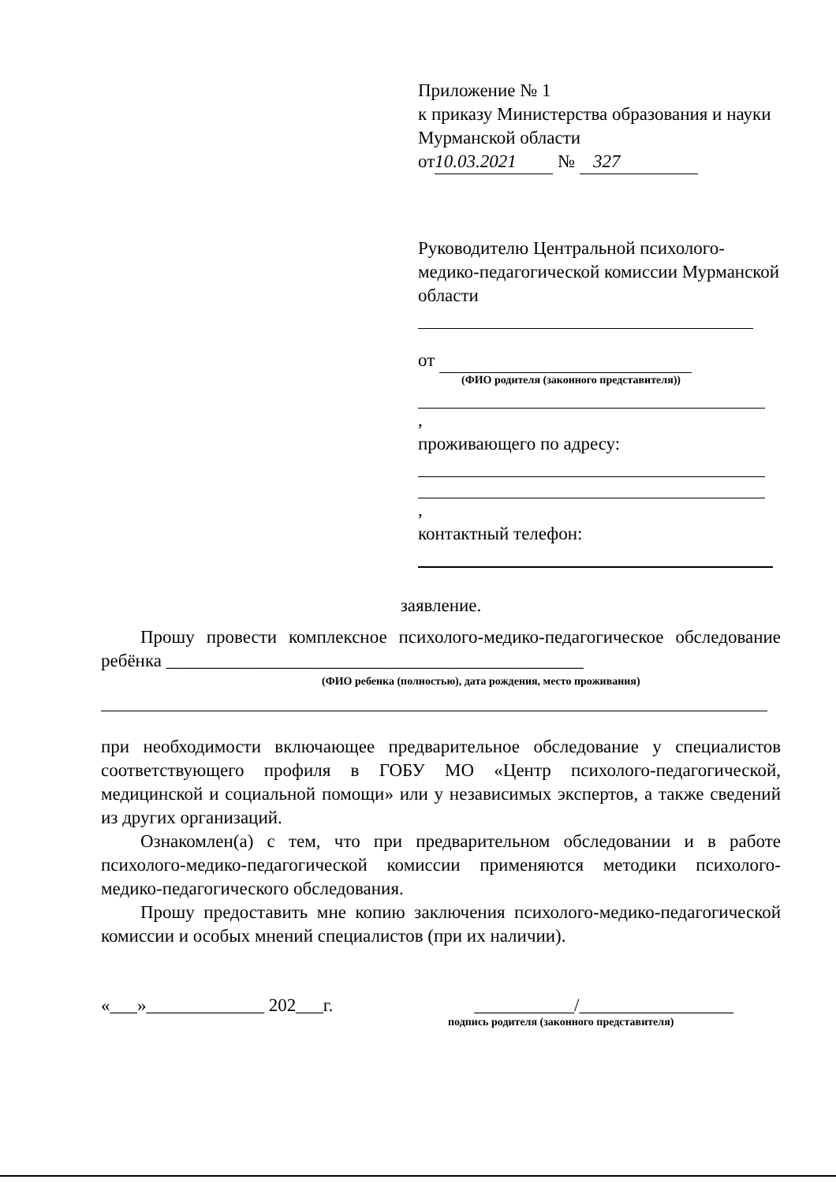Приложение № 1
к приказу Министерства образования и науки Мурманской области
от 10.03.2021 № 327
Руководителю Центральной психолого-медико-педагогической комиссии Мурманской области
от
(ФИО родителя (законного представителя))
,
проживающего по адресу:
,
контактный телефон:
заявление.
Прошу провести комплексное психолого-медико-педагогическое обследование ребёнка ______________________________________________
(ФИО ребенка (полностью), дата рождения, место проживания)
при необходимости включающее предварительное обследование у специалистов соответствующего профиля в ГОБУ МО «Центр психолого-педагогической, медицинской и социальной помощи» или у независимых экспертов, а также сведений из других организаций.
Ознакомлен(а) с тем, что при предварительном обследовании и в работе психолого-медико-педагогической комиссии применяются методики психолого-медико-педагогического обследования.
Прошу предоставить мне копию заключения психолого-медико-педагогической комиссии и особых мнений специалистов (при их наличии).
«___»_____________ 202___г. ___________/_________________
подпись родителя (законного представителя)